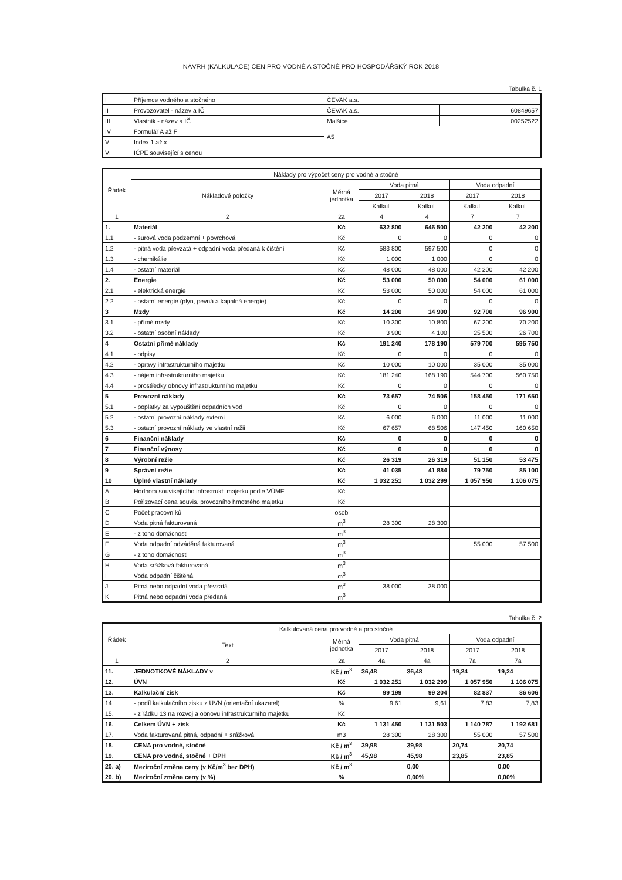NÁVRH (KALKULACE) CEN PRO VODNÉ A STOČNÉ PRO HOSPODÁŘSKÝ ROK 2018
Tabulka č. 1
| I | Příjemce vodného a stočného | ČEVAK a.s. | |
| II | Provozovatel - název a IČ | ČEVAK a.s. | 60849657 |
| III | Vlastník - název a IČ | Malšice | 00252522 |
| IV | Formulář A až F | A5 | |
| V | Index 1 až x | | |
| VI | IČPE související s cenou | | |
| Řádek | Náklady pro výpočet ceny pro vodné a stočné | | | | | |
| --- | --- | --- | --- | --- | --- | --- |
| | Nákladové položky | Měrná jednotka | Voda pitná | | Voda odpadní | |
| | | | 2017 | 2018 | 2017 | 2018 |
| | | | Kalkul. | Kalkul. | Kalkul. | Kalkul. |
| 1 | 2 | 2a | 4 | 4 | 7 | 7 |
| 1. | Materiál | Kč | 632 800 | 646 500 | 42 200 | 42 200 |
| 1.1 | - surová voda podzemní + povrchová | Kč | 0 | 0 | 0 | 0 |
| 1.2 | - pitná voda převzatá + odpadní voda předaná k čištění | Kč | 583 800 | 597 500 | 0 | 0 |
| 1.3 | - chemikálie | Kč | 1 000 | 1 000 | 0 | 0 |
| 1.4 | - ostatní materiál | Kč | 48 000 | 48 000 | 42 200 | 42 200 |
| 2. | Energie | Kč | 53 000 | 50 000 | 54 000 | 61 000 |
| 2.1 | - elektrická energie | Kč | 53 000 | 50 000 | 54 000 | 61 000 |
| 2.2 | - ostatní energie (plyn, pevná a kapalná energie) | Kč | 0 | 0 | 0 | 0 |
| 3 | Mzdy | Kč | 14 200 | 14 900 | 92 700 | 96 900 |
| 3.1 | - přímé mzdy | Kč | 10 300 | 10 800 | 67 200 | 70 200 |
| 3.2 | - ostatní osobní náklady | Kč | 3 900 | 4 100 | 25 500 | 26 700 |
| 4 | Ostatní přímé náklady | Kč | 191 240 | 178 190 | 579 700 | 595 750 |
| 4.1 | - odpisy | Kč | 0 | 0 | 0 | 0 |
| 4.2 | - opravy infrastrukturního majetku | Kč | 10 000 | 10 000 | 35 000 | 35 000 |
| 4.3 | - nájem infrastrukturního majetku | Kč | 181 240 | 168 190 | 544 700 | 560 750 |
| 4.4 | - prostředky obnovy infrastrukturního majetku | Kč | 0 | 0 | 0 | 0 |
| 5 | Provozní náklady | Kč | 73 657 | 74 506 | 158 450 | 171 650 |
| 5.1 | - poplatky za vypouštění odpadních vod | Kč | 0 | 0 | 0 | 0 |
| 5.2 | - ostatní provozní náklady externí | Kč | 6 000 | 6 000 | 11 000 | 11 000 |
| 5.3 | - ostatní provozní náklady ve vlastní režii | Kč | 67 657 | 68 506 | 147 450 | 160 650 |
| 6 | Finanční náklady | Kč | 0 | 0 | 0 | 0 |
| 7 | Finanční výnosy | Kč | 0 | 0 | 0 | 0 |
| 8 | Výrobní režie | Kč | 26 319 | 26 319 | 51 150 | 53 475 |
| 9 | Správní režie | Kč | 41 035 | 41 884 | 79 750 | 85 100 |
| 10 | Úplné vlastní náklady | Kč | 1 032 251 | 1 032 299 | 1 057 950 | 1 106 075 |
| A | Hodnota souvisejícího infrastrukt. majetku podle VÚME | Kč | | | | |
| B | Pořizovací cena souvis. provozního hmotného majetku | Kč | | | | |
| C | Počet pracovníků | osob | | | | |
| D | Voda pitná fakturovaná | m<sup>3</sup> | 28 300 | 28 300 | | |
| E | - z toho domácnosti | m<sup>3</sup> | | | | |
| F | Voda odpadní odváděná fakturovaná | m<sup>3</sup> | | | 55 000 | 57 500 |
| G | - z toho domácnosti | m<sup>3</sup> | | | | |
| H | Voda srážková fakturovaná | m<sup>3</sup> | | | | |
| I | Voda odpadní čištěná | m<sup>3</sup> | | | | |
| J | Pitná nebo odpadní voda převzatá | m<sup>3</sup> | 38 000 | 38 000 | | |
| K | Pitná nebo odpadní voda předaná | m<sup>3</sup> | | | | |
Tabulka č. 2
| Řádek | Kalkulovaná cena pro vodné a pro stočné | | | | | |
| --- | --- | --- | --- | --- | --- | --- |
| | Text | Měrná jednotka | Voda pitná | | Voda odpadní | |
| | | | 2017 | 2018 | 2017 | 2018 |
| 1 | 2 | 2a | 4a | 4a | 7a | 7a |
| 11. | JEDNOTKOVÉ NÁKLADY v | Kč / m<sup>3</sup> | 36,48 | 36,48 | 19,24 | 19,24 |
| 12. | ÚVN | Kč | 1 032 251 | 1 032 299 | 1 057 950 | 1 106 075 |
| 13. | Kalkulační zisk | Kč | 99 199 | 99 204 | 82 837 | 86 606 |
| 14. | - podíl kalkulačního zisku z ÚVN (orientační ukazatel) | % | 9,61 | 9,61 | 7,83 | 7,83 |
| 15. | - z řádku 13 na rozvoj a obnovu infrastrukturního majetku | Kč | | | | |
| 16. | Celkem ÚVN + zisk | Kč | 1 131 450 | 1 131 503 | 1 140 787 | 1 192 681 |
| 17. | Voda fakturovaná pitná, odpadní + srážková | m3 | 28 300 | 28 300 | 55 000 | 57 500 |
| 18. | CENA pro vodné, stočné | Kč / m<sup>3</sup> | 39,98 | 39,98 | 20,74 | 20,74 |
| 19. | CENA pro vodné, stočné + DPH | Kč / m<sup>3</sup> | 45,98 | 45,98 | 23,85 | 23,85 |
| 20. a) | Meziroční změna ceny (v Kč/m<sup>3</sup> bez DPH) | Kč / m<sup>3</sup> | | 0,00 | | 0,00 |
| 20. b) | Meziroční změna ceny (v %) | % | | 0,00% | | 0,00% |